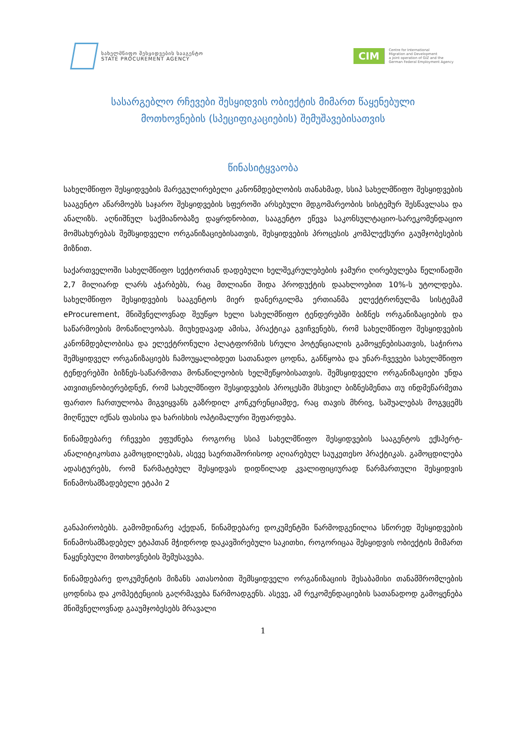სახელმწიფო შესყიდვების სააგენტო
STATE PROCUREMENT AGENCY
CIM
Centre for International
Migration and Development
a joint operation of GIZ and the
German Federal Employment Agency
სასარგებლო რჩევები შესყიდვის ობიექტის მიმართ წაყენებული
მოთხოვნების (სპეციფიკაციების) შემუშავებისათვის
წინასიტყვაობა
სახელმწიფო შესყიდვების მარეგულირებელი კანონმდებლობის თანახმად, სსიპ სახელმწიფო შესყიდვების სააგენტო აწარმოებს საჯარო შესყიდვების სფეროში არსებული მდგომარეობის სისტემურ შესწავლასა და ანალიზს. აღნიშნულ საქმიანობაზე დაყრდნობით, სააგენტო ეწევა საკონსულტაციო-სარეკომენდაციო მომსახურებას შემსყიდველი ორგანიზაციებისათვის, შესყიდვების პროცესის კომპლექსური გაუმჯობესების მიზნით.
საქართველოში სახელმწიფო სექტორთან დადებული ხელშეკრულებების ჯამური ღირებულება წელიწადში 2,7 მილიარდ ლარს აჭარბებს, რაც მთლიანი შიდა პროდუქტის დაახლოებით 10%-ს უტოლდება. სახელმწიფო შესყიდვების სააგენტოს მიერ დანერგილმა ერთიანმა ელექტრონულმა სისტემამ eProcurement, მნიშვნელოვნად შეუწყო ხელი სახელმწიფო ტენდერებში ბიზნეს ორგანიზაციების და საწარმოების მონაწილეობას. მიუხედავად ამისა, პრაქტიკა გვიჩვენებს, რომ სახელმწიფო შესყიდვების კანონმდებლობისა და ელექტრონული პლატფორმის სრული პოტენციალის გამოყენებისათვის, საჭიროა შემსყიდველ ორგანიზაციებს ჩამოუყალიბდეთ სათანადო ცოდნა, განწყობა და უნარ-ჩვევები სახელმწიფო ტენდერებში ბიზნეს-საწარმოთა მონაწილეობის ხელშეწყობისათვის. შემსყიდველი ორგანიზაციები უნდა ათვითცნობიერებდნენ, რომ სახელმწიფო შესყიდვების პროცესში მსხვილ ბიზნესმენთა თუ ინდმეწარმეთა ფართო ჩართულობა მიგვიყვანს გაზრდილ კონკურენციამდე, რაც თავის მხრივ, საშუალებას მოგვცემს მიღწეულ იქნას ფასისა და ხარისხის ოპტიმალური შეფარდება.
წინამდებარე რჩევები ეფუძნება როგორც სსიპ სახელმწიფო შესყიდვების სააგენტოს ექსპერტ-ანალიტიკოსთა გამოცდილებას, ასევე საერთაშორისოდ აღიარებულ საუკეთესო პრაქტიკას. გამოცდილება ადასტურებს, რომ წარმატებულ შესყიდვას დიდწილად კვალიფიციურად წარმართული შესყიდვის წინამოსამზადებელი ეტაპი 2
განაპირობებს. გამომდინარე აქედან, წინამდებარე დოკუმენტში წარმოდგენილია სწორედ შესყიდვების წინამოსამზადებელ ეტაპთან მჭიდროდ დაკავშირებული საკითხი, როგორიცაა შესყიდვის ობიექტის მიმართ წაყენებული მოთხოვნების შემუსავება.
წინამდებარე დოკუმენტის მიზანს ათასობით შემსყიდველი ორგანიზაციის შესაბამისი თანამშრომლების ცოდნისა და კომპეტენციის გაღრმავება წარმოადგენს. ასევე, ამ რეკომენდაციების სათანადოდ გამოყენება მნიშვნელოვნად გააუმჯობესებს მრავალი
1